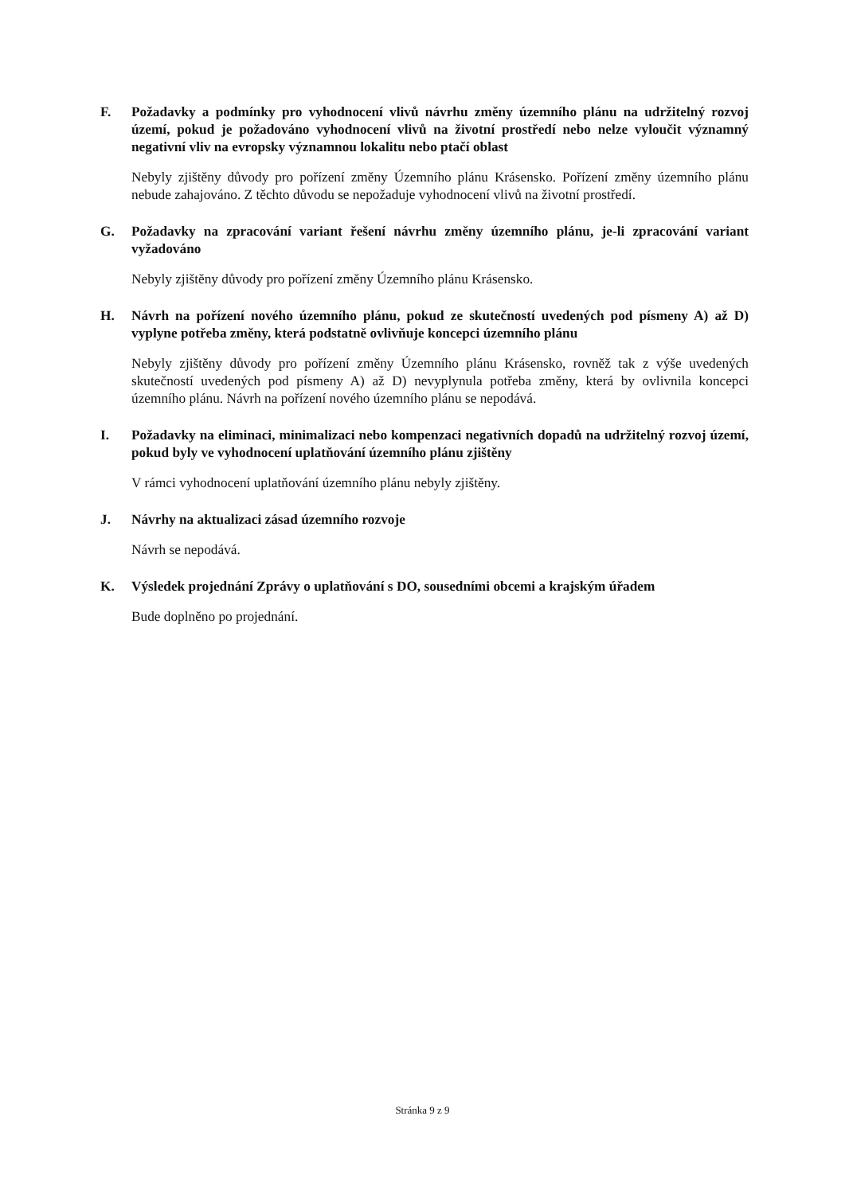F. Požadavky a podmínky pro vyhodnocení vlivů návrhu změny územního plánu na udržitelný rozvoj území, pokud je požadováno vyhodnocení vlivů na životní prostředí nebo nelze vyloučit významný negativní vliv na evropsky významnou lokalitu nebo ptačí oblast
Nebyly zjištěny důvody pro pořízení změny Územního plánu Krásensko. Pořízení změny územního plánu nebude zahajováno. Z těchto důvodu se nepožaduje vyhodnocení vlivů na životní prostředí.
G. Požadavky na zpracování variant řešení návrhu změny územního plánu, je-li zpracování variant vyžadováno
Nebyly zjištěny důvody pro pořízení změny Územního plánu Krásensko.
H. Návrh na pořízení nového územního plánu, pokud ze skutečností uvedených pod písmeny A) až D) vyplyne potřeba změny, která podstatně ovlivňuje koncepci územního plánu
Nebyly zjištěny důvody pro pořízení změny Územního plánu Krásensko, rovněž tak z výše uvedených skutečností uvedených pod písmeny A) až D) nevyplynula potřeba změny, která by ovlivnila koncepci územního plánu. Návrh na pořízení nového územního plánu se nepodává.
I. Požadavky na eliminaci, minimalizaci nebo kompenzaci negativních dopadů na udržitelný rozvoj území, pokud byly ve vyhodnocení uplatňování územního plánu zjištěny
V rámci vyhodnocení uplatňování územního plánu nebyly zjištěny.
J. Návrhy na aktualizaci zásad územního rozvoje
Návrh se nepodává.
K. Výsledek projednání Zprávy o uplatňování s DO, sousedními obcemi a krajským úřadem
Bude doplněno po projednání.
Stránka 9 z 9